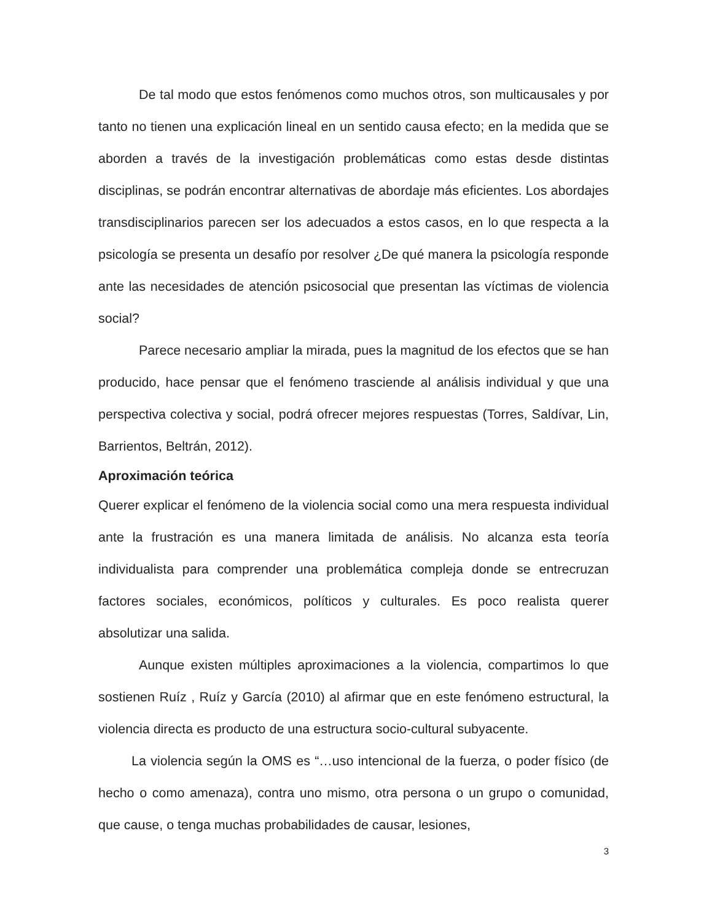De tal modo que estos fenómenos como muchos otros, son multicausales y por tanto no tienen una explicación lineal en un sentido causa efecto; en la medida que se aborden a través de la investigación problemáticas como estas desde distintas disciplinas, se podrán encontrar alternativas de abordaje más eficientes. Los abordajes transdisciplinarios parecen ser los adecuados a estos casos, en lo que respecta a la psicología se presenta un desafío por resolver ¿De qué manera la psicología responde ante las necesidades de atención psicosocial que presentan las víctimas de violencia social?
Parece necesario ampliar la mirada, pues la magnitud de los efectos que se han producido, hace pensar que el fenómeno trasciende al análisis individual y que una perspectiva colectiva y social, podrá ofrecer mejores respuestas (Torres, Saldívar, Lin, Barrientos, Beltrán, 2012).
Aproximación teórica
Querer explicar el fenómeno de la violencia social como una mera respuesta individual ante la frustración es una manera limitada de análisis. No alcanza esta teoría individualista para comprender una problemática compleja donde se entrecruzan factores sociales, económicos, políticos y culturales. Es poco realista querer absolutizar una salida.
Aunque existen múltiples aproximaciones a la violencia, compartimos lo que sostienen Ruíz , Ruíz y García (2010) al afirmar que en este fenómeno estructural, la violencia directa es producto de una estructura socio-cultural subyacente.
La violencia según la OMS es “…uso intencional de la fuerza, o poder físico (de hecho o como amenaza), contra uno mismo, otra persona o un grupo o comunidad, que cause, o tenga muchas probabilidades de causar, lesiones,
3